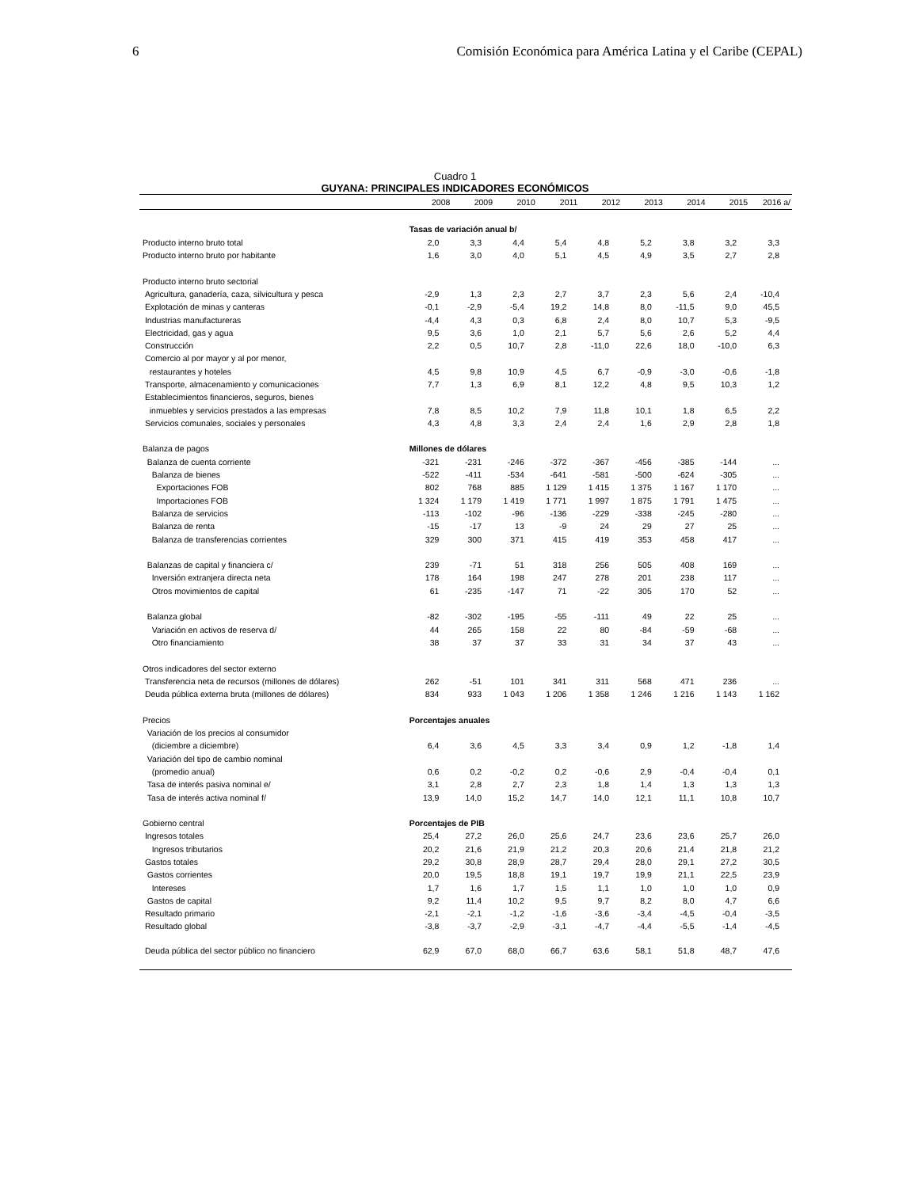6 Comisión Económica para América Latina y el Caribe (CEPAL)
Cuadro 1
GUYANA: PRINCIPALES INDICADORES ECONÓMICOS
| | 2008 | 2009 | 2010 | 2011 | 2012 | 2013 | 2014 | 2015 | 2016 a/ |
| --- | --- | --- | --- | --- | --- | --- | --- | --- | --- |
| | Tasas de variación anual b/ | | | | | | | | |
| Producto interno bruto total | 2,0 | 3,3 | 4,4 | 5,4 | 4,8 | 5,2 | 3,8 | 3,2 | 3,3 |
| Producto interno bruto por habitante | 1,6 | 3,0 | 4,0 | 5,1 | 4,5 | 4,9 | 3,5 | 2,7 | 2,8 |
| Producto interno bruto sectorial | | | | | | | | | |
| Agricultura, ganadería, caza, silvicultura y pesca | -2,9 | 1,3 | 2,3 | 2,7 | 3,7 | 2,3 | 5,6 | 2,4 | -10,4 |
| Explotación de minas y canteras | -0,1 | -2,9 | -5,4 | 19,2 | 14,8 | 8,0 | -11,5 | 9,0 | 45,5 |
| Industrias manufactureras | -4,4 | 4,3 | 0,3 | 6,8 | 2,4 | 8,0 | 10,7 | 5,3 | -9,5 |
| Electricidad, gas y agua | 9,5 | 3,6 | 1,0 | 2,1 | 5,7 | 5,6 | 2,6 | 5,2 | 4,4 |
| Construcción | 2,2 | 0,5 | 10,7 | 2,8 | -11,0 | 22,6 | 18,0 | -10,0 | 6,3 |
| Comercio al por mayor y al por menor, | | | | | | | | | |
| restaurantes y hoteles | 4,5 | 9,8 | 10,9 | 4,5 | 6,7 | -0,9 | -3,0 | -0,6 | -1,8 |
| Transporte, almacenamiento y comunicaciones | 7,7 | 1,3 | 6,9 | 8,1 | 12,2 | 4,8 | 9,5 | 10,3 | 1,2 |
| Establecimientos financieros, seguros, bienes | | | | | | | | | |
| inmuebles y servicios prestados a las empresas | 7,8 | 8,5 | 10,2 | 7,9 | 11,8 | 10,1 | 1,8 | 6,5 | 2,2 |
| Servicios comunales, sociales y personales | 4,3 | 4,8 | 3,3 | 2,4 | 2,4 | 1,6 | 2,9 | 2,8 | 1,8 |
| Balanza de pagos | Millones de dólares | | | | | | | | |
| Balanza de cuenta corriente | -321 | -231 | -246 | -372 | -367 | -456 | -385 | -144 | ... |
| Balanza de bienes | -522 | -411 | -534 | -641 | -581 | -500 | -624 | -305 | ... |
| Exportaciones FOB | 802 | 768 | 885 | 1 129 | 1 415 | 1 375 | 1 167 | 1 170 | ... |
| Importaciones FOB | 1 324 | 1 179 | 1 419 | 1 771 | 1 997 | 1 875 | 1 791 | 1 475 | ... |
| Balanza de servicios | -113 | -102 | -96 | -136 | -229 | -338 | -245 | -280 | ... |
| Balanza de renta | -15 | -17 | 13 | -9 | 24 | 29 | 27 | 25 | ... |
| Balanza de transferencias corrientes | 329 | 300 | 371 | 415 | 419 | 353 | 458 | 417 | ... |
| Balanzas de capital y financiera c/ | 239 | -71 | 51 | 318 | 256 | 505 | 408 | 169 | ... |
| Inversión extranjera directa neta | 178 | 164 | 198 | 247 | 278 | 201 | 238 | 117 | ... |
| Otros movimientos de capital | 61 | -235 | -147 | 71 | -22 | 305 | 170 | 52 | ... |
| Balanza global | -82 | -302 | -195 | -55 | -111 | 49 | 22 | 25 | ... |
| Variación en activos de reserva d/ | 44 | 265 | 158 | 22 | 80 | -84 | -59 | -68 | ... |
| Otro financiamiento | 38 | 37 | 37 | 33 | 31 | 34 | 37 | 43 | ... |
| Otros indicadores del sector externo | | | | | | | | | |
| Transferencia neta de recursos (millones de dólares) | 262 | -51 | 101 | 341 | 311 | 568 | 471 | 236 | ... |
| Deuda pública externa bruta (millones de dólares) | 834 | 933 | 1 043 | 1 206 | 1 358 | 1 246 | 1 216 | 1 143 | 1 162 |
| Precios | Porcentajes anuales | | | | | | | | |
| Variación de los precios al consumidor | | | | | | | | | |
| (diciembre a diciembre) | 6,4 | 3,6 | 4,5 | 3,3 | 3,4 | 0,9 | 1,2 | -1,8 | 1,4 |
| Variación del tipo de cambio nominal | | | | | | | | | |
| (promedio anual) | 0,6 | 0,2 | -0,2 | 0,2 | -0,6 | 2,9 | -0,4 | -0,4 | 0,1 |
| Tasa de interés pasiva nominal e/ | 3,1 | 2,8 | 2,7 | 2,3 | 1,8 | 1,4 | 1,3 | 1,3 | 1,3 |
| Tasa de interés activa nominal f/ | 13,9 | 14,0 | 15,2 | 14,7 | 14,0 | 12,1 | 11,1 | 10,8 | 10,7 |
| Gobierno central | Porcentajes de PIB | | | | | | | | |
| Ingresos totales | 25,4 | 27,2 | 26,0 | 25,6 | 24,7 | 23,6 | 23,6 | 25,7 | 26,0 |
| Ingresos tributarios | 20,2 | 21,6 | 21,9 | 21,2 | 20,3 | 20,6 | 21,4 | 21,8 | 21,2 |
| Gastos totales | 29,2 | 30,8 | 28,9 | 28,7 | 29,4 | 28,0 | 29,1 | 27,2 | 30,5 |
| Gastos corrientes | 20,0 | 19,5 | 18,8 | 19,1 | 19,7 | 19,9 | 21,1 | 22,5 | 23,9 |
| Intereses | 1,7 | 1,6 | 1,7 | 1,5 | 1,1 | 1,0 | 1,0 | 1,0 | 0,9 |
| Gastos de capital | 9,2 | 11,4 | 10,2 | 9,5 | 9,7 | 8,2 | 8,0 | 4,7 | 6,6 |
| Resultado primario | -2,1 | -2,1 | -1,2 | -1,6 | -3,6 | -3,4 | -4,5 | -0,4 | -3,5 |
| Resultado global | -3,8 | -3,7 | -2,9 | -3,1 | -4,7 | -4,4 | -5,5 | -1,4 | -4,5 |
| Deuda pública del sector público no financiero | 62,9 | 67,0 | 68,0 | 66,7 | 63,6 | 58,1 | 51,8 | 48,7 | 47,6 |